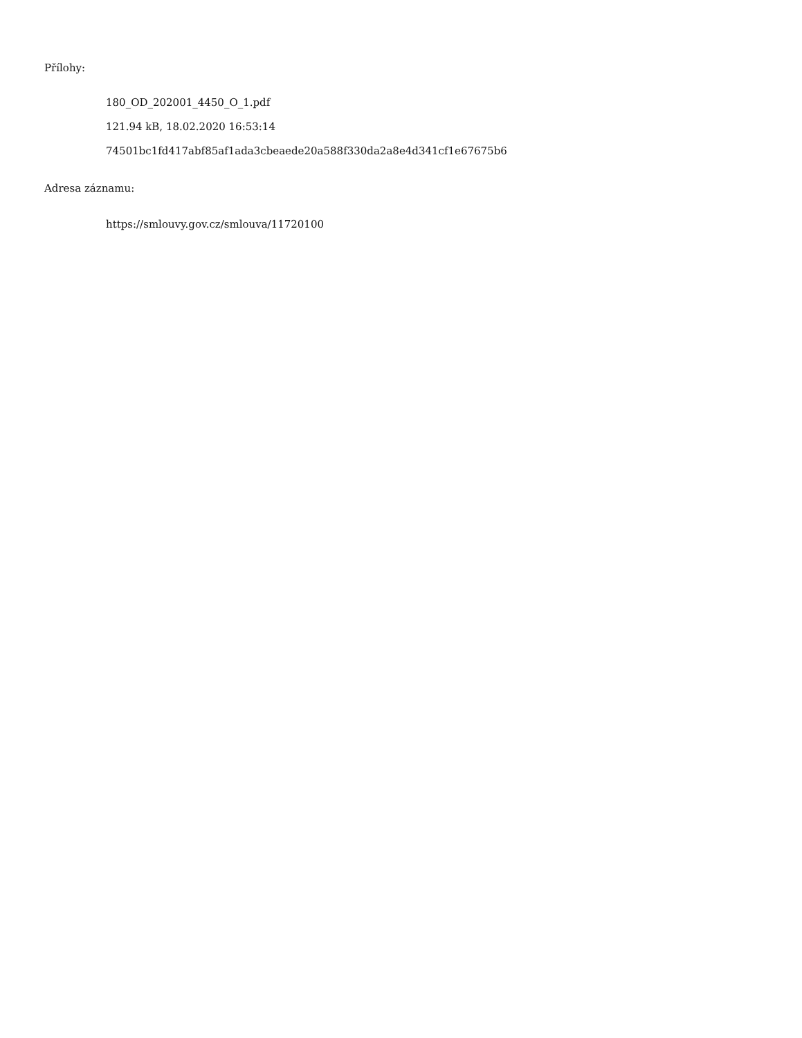Přílohy:
180_OD_202001_4450_O_1.pdf
121.94 kB, 18.02.2020 16:53:14
74501bc1fd417abf85af1ada3cbeaede20a588f330da2a8e4d341cf1e67675b6
Adresa záznamu:
https://smlouvy.gov.cz/smlouva/11720100